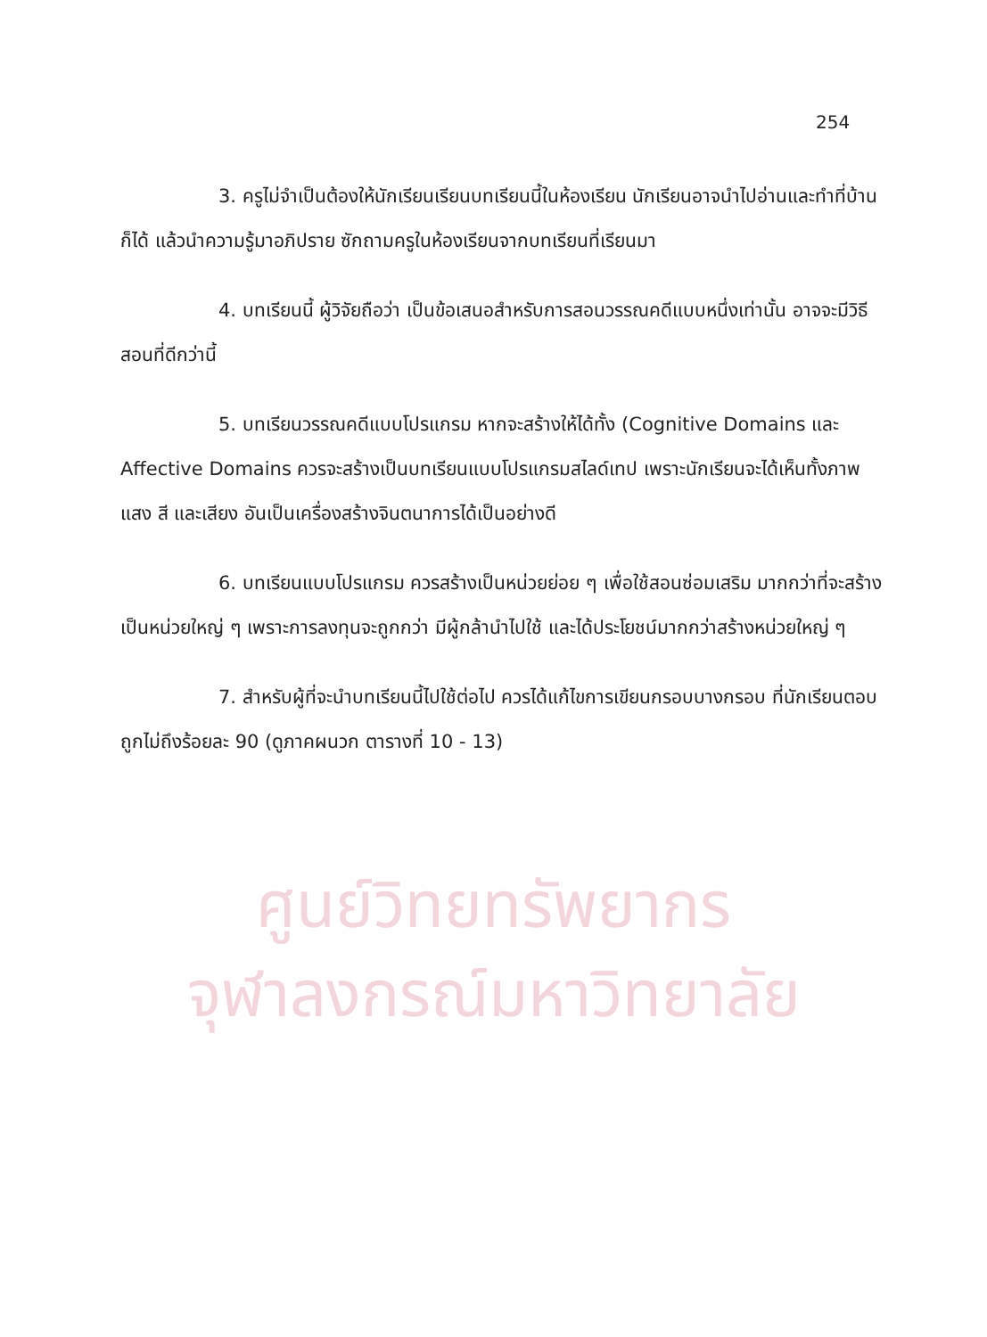254
3. ครูไม่จำเป็นต้องให้นักเรียนเรียนบทเรียนนี้ในห้องเรียน นักเรียนอาจนำไปอ่านและทำที่บ้านก็ได้ แล้วนำความรู้มาอภิปราย ซักถามครูในห้องเรียนจากบทเรียนที่เรียนมา
4. บทเรียนนี้ ผู้วิจัยถือว่า เป็นข้อเสนอสำหรับการสอนวรรณคดีแบบหนึ่งเท่านั้น อาจจะมีวิธีสอนที่ดีกว่านี้
5. บทเรียนวรรณคดีแบบโปรแกรม หากจะสร้างให้ได้ทั้ง (Cognitive Domains และ Affective Domains ควรจะสร้างเป็นบทเรียนแบบโปรแกรมสไลด์เทป เพราะนักเรียนจะได้เห็นทั้งภาพ แสง สี และเสียง อันเป็นเครื่องสร้างจินตนาการได้เป็นอย่างดี
6. บทเรียนแบบโปรแกรม ควรสร้างเป็นหน่วยย่อย ๆ เพื่อใช้สอนซ่อมเสริม มากกว่าที่จะสร้างเป็นหน่วยใหญ่ ๆ เพราะการลงทุนจะถูกกว่า มีผู้กล้านำไปใช้ และได้ประโยชน์มากกว่าสร้างหน่วยใหญ่ ๆ
7. สำหรับผู้ที่จะนำบทเรียนนี้ไปใช้ต่อไป ควรได้แก้ไขการเขียนกรอบบางกรอบ ที่นักเรียนตอบถูกไม่ถึงร้อยละ 90 (ดูภาคผนวก ตารางที่ 10 - 13)
ศูนย์วิทยทรัพยากร
จุฬาลงกรณ์มหาวิทยาลัย